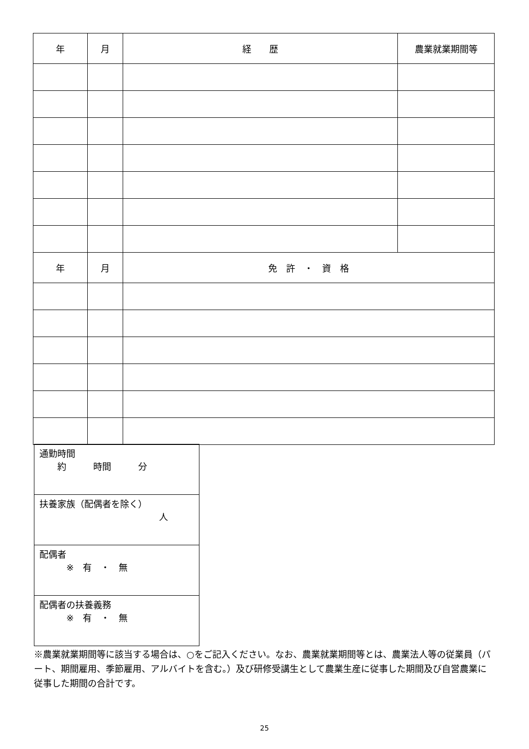| 年 | 月 | 経 歴 | 農業就業期間等 |
| --- | --- | --- | --- |
| 年 | 月 | 免 許 ・ 資 格 | |
| 通勤時間 約 時間 分 |
| 扶養家族（配偶者を除く） 人 |
| 配偶者 ※ 有 ・ 無 |
| 配偶者の扶養義務 ※ 有 ・ 無 |
※農業就業期間等に該当する場合は、○をご記入ください。なお、農業就業期間等とは、農業法人等の従業員（パート、期間雇用、季節雇用、アルバイトを含む。）及び研修受講生として農業生産に従事した期間及び自営農業に従事した期間の合計です。
25